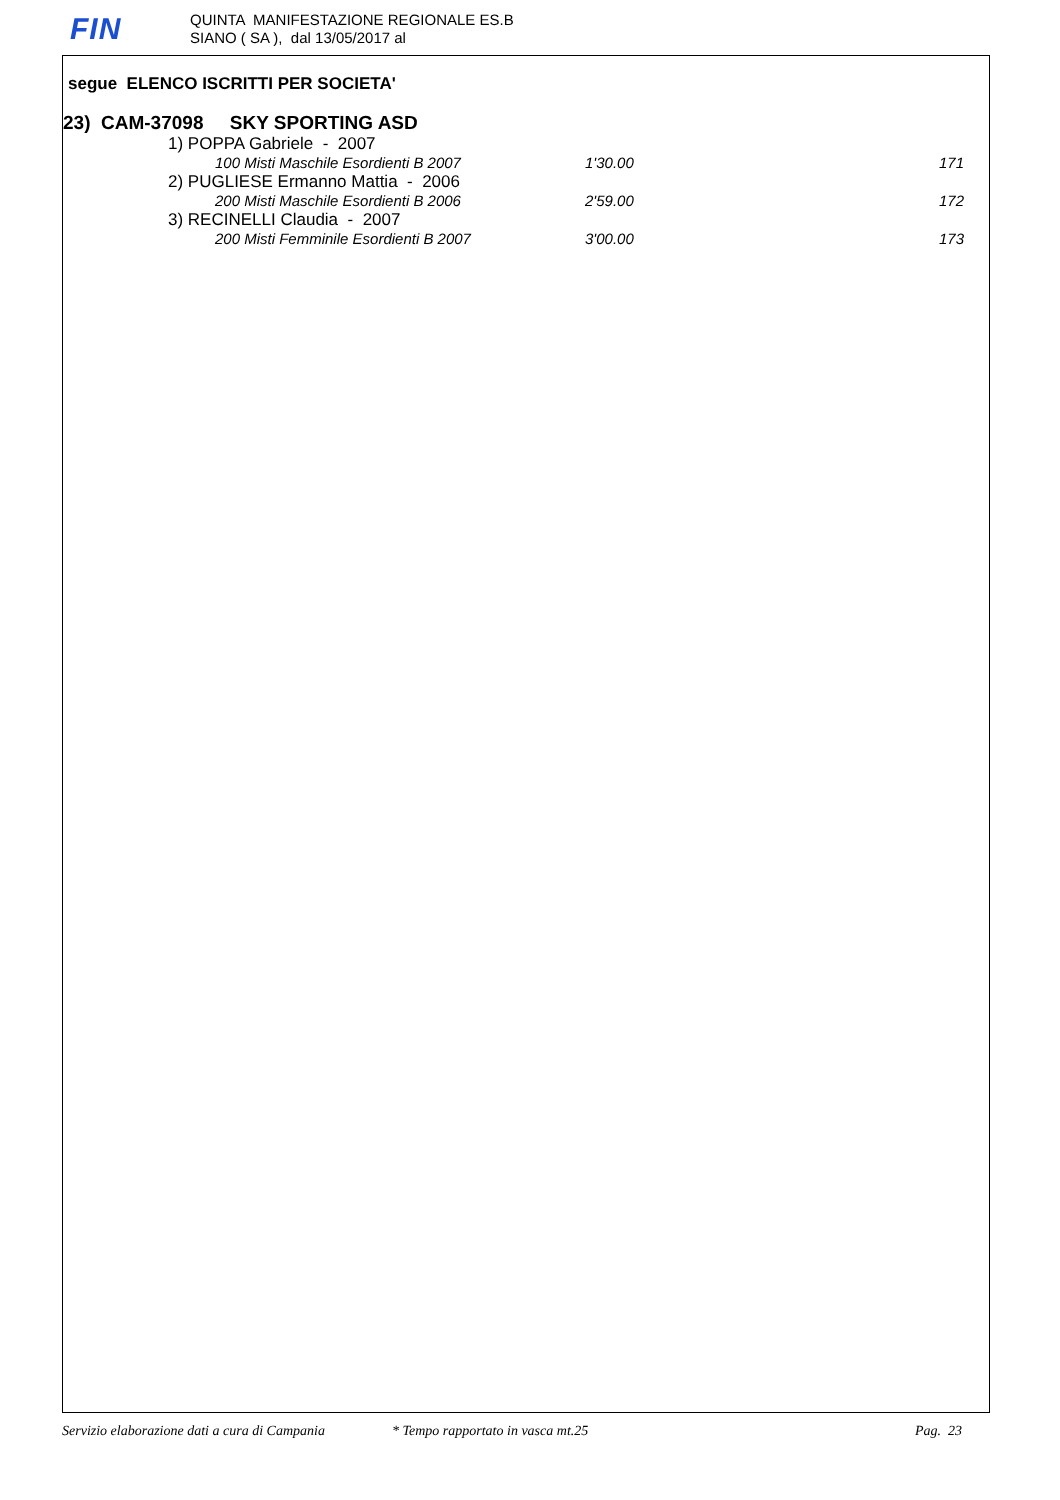FIN
QUINTA MANIFESTAZIONE REGIONALE ES.B
SIANO ( SA ), dal 13/05/2017 al
segue ELENCO ISCRITTI PER SOCIETA'
23) CAM-37098 SKY SPORTING ASD
| 1) POPPA Gabriele - 2007 | | |
| 100 Misti Maschile Esordienti B 2007 | 1'30.00 | 171 |
| 2) PUGLIESE Ermanno Mattia - 2006 | | |
| 200 Misti Maschile Esordienti B 2006 | 2'59.00 | 172 |
| 3) RECINELLI Claudia - 2007 | | |
| 200 Misti Femminile Esordienti B 2007 | 3'00.00 | 173 |
Servizio elaborazione dati a cura di Campania * Tempo rapportato in vasca mt.25 Pag. 23